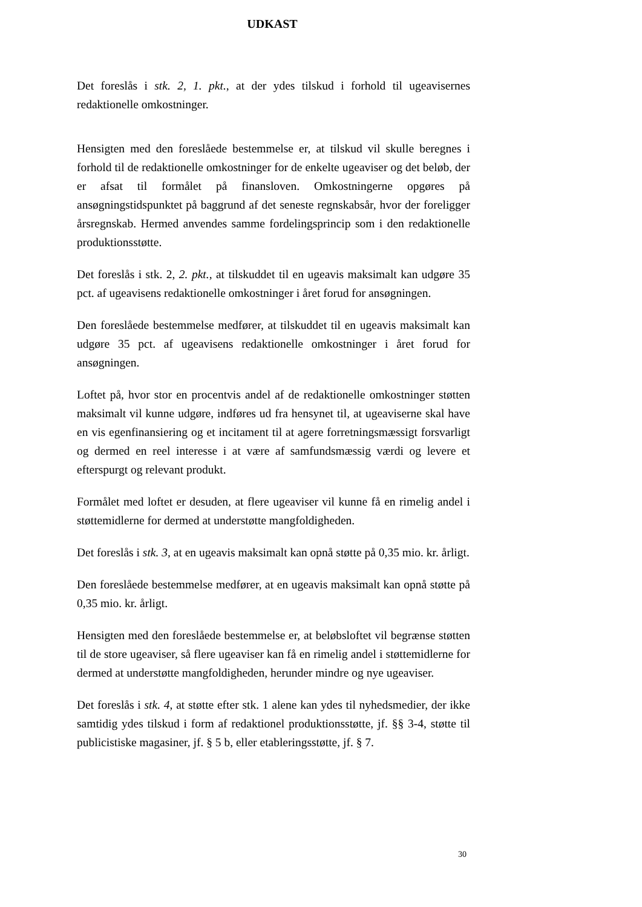UDKAST
Det foreslås i stk. 2, 1. pkt., at der ydes tilskud i forhold til ugeavisernes redaktionelle omkostninger.
Hensigten med den foreslåede bestemmelse er, at tilskud vil skulle beregnes i forhold til de redaktionelle omkostninger for de enkelte ugeaviser og det beløb, der er afsat til formålet på finansloven. Omkostningerne opgøres på ansøgningstidspunktet på baggrund af det seneste regnskabsår, hvor der foreligger årsregnskab. Hermed anvendes samme fordelingsprincip som i den redaktionelle produktionsstøtte.
Det foreslås i stk. 2, 2. pkt., at tilskuddet til en ugeavis maksimalt kan udgøre 35 pct. af ugeavisens redaktionelle omkostninger i året forud for ansøgningen.
Den foreslåede bestemmelse medfører, at tilskuddet til en ugeavis maksimalt kan udgøre 35 pct. af ugeavisens redaktionelle omkostninger i året forud for ansøgningen.
Loftet på, hvor stor en procentvis andel af de redaktionelle omkostninger støtten maksimalt vil kunne udgøre, indføres ud fra hensynet til, at ugeaviserne skal have en vis egenfinansiering og et incitament til at agere forretningsmæssigt forsvarligt og dermed en reel interesse i at være af samfundsmæssig værdi og levere et efterspurgt og relevant produkt.
Formålet med loftet er desuden, at flere ugeaviser vil kunne få en rimelig andel i støttemidlerne for dermed at understøtte mangfoldigheden.
Det foreslås i stk. 3, at en ugeavis maksimalt kan opnå støtte på 0,35 mio. kr. årligt.
Den foreslåede bestemmelse medfører, at en ugeavis maksimalt kan opnå støtte på 0,35 mio. kr. årligt.
Hensigten med den foreslåede bestemmelse er, at beløbsloftet vil begrænse støtten til de store ugeaviser, så flere ugeaviser kan få en rimelig andel i støttemidlerne for dermed at understøtte mangfoldigheden, herunder mindre og nye ugeaviser.
Det foreslås i stk. 4, at støtte efter stk. 1 alene kan ydes til nyhedsmedier, der ikke samtidig ydes tilskud i form af redaktionel produktionsstøtte, jf. §§ 3-4, støtte til publicistiske magasiner, jf. § 5 b, eller etableringsstøtte, jf. § 7.
30